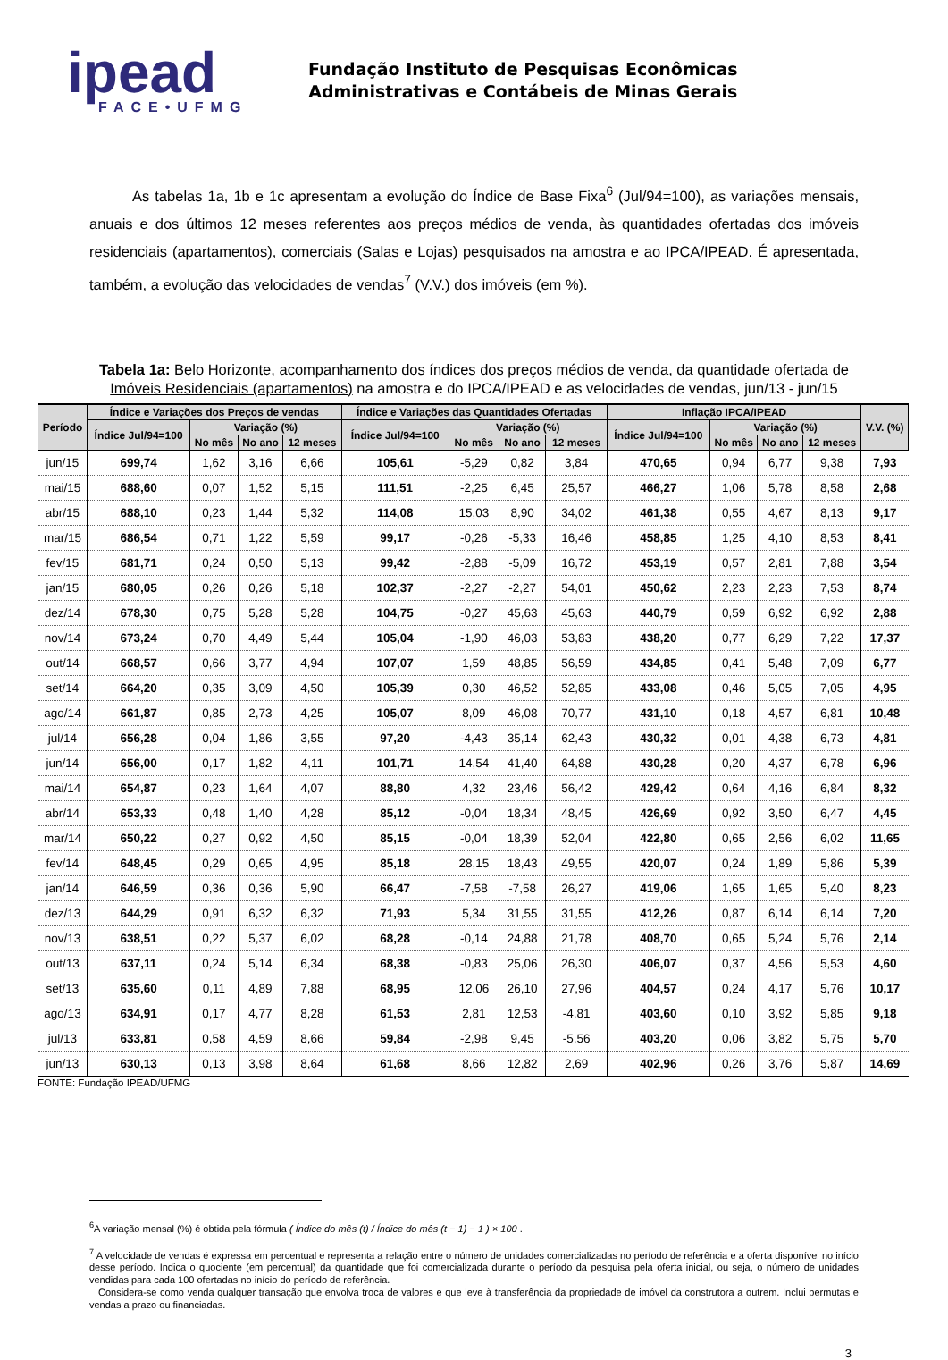ipead
FACE•UFMG
Fundação Instituto de Pesquisas Econômicas
Administrativas e Contábeis de Minas Gerais
As tabelas 1a, 1b e 1c apresentam a evolução do Índice de Base Fixa<sup>6</sup> (Jul/94=100), as variações mensais, anuais e dos últimos 12 meses referentes aos preços médios de venda, às quantidades ofertadas dos imóveis residenciais (apartamentos), comerciais (Salas e Lojas) pesquisados na amostra e ao IPCA/IPEAD. É apresentada, também, a evolução das velocidades de vendas<sup>7</sup> (V.V.) dos imóveis (em %).
Tabela 1a: Belo Horizonte, acompanhamento dos índices dos preços médios de venda, da quantidade ofertada de Imóveis Residenciais (apartamentos) na amostra e do IPCA/IPEAD e as velocidades de vendas, jun/13 - jun/15
| Período | Índice e Variações dos Preços de vendas | | | | Índice e Variações das Quantidades Ofertadas | | | | Inflação IPCA/IPEAD | | | | V.V. (%) |
| --- | --- | --- | --- | --- | --- | --- | --- | --- | --- | --- | --- | --- | --- |
| | Índice Jul/94=100 | Variação (%) | | | Índice Jul/94=100 | Variação (%) | | | Índice Jul/94=100 | Variação (%) | | | |
| | | No mês | No ano | 12 meses | | No mês | No ano | 12 meses | | No mês | No ano | 12 meses | |
| jun/15 | 699,74 | 1,62 | 3,16 | 6,66 | 105,61 | -5,29 | 0,82 | 3,84 | 470,65 | 0,94 | 6,77 | 9,38 | 7,93 |
| mai/15 | 688,60 | 0,07 | 1,52 | 5,15 | 111,51 | -2,25 | 6,45 | 25,57 | 466,27 | 1,06 | 5,78 | 8,58 | 2,68 |
| abr/15 | 688,10 | 0,23 | 1,44 | 5,32 | 114,08 | 15,03 | 8,90 | 34,02 | 461,38 | 0,55 | 4,67 | 8,13 | 9,17 |
| mar/15 | 686,54 | 0,71 | 1,22 | 5,59 | 99,17 | -0,26 | -5,33 | 16,46 | 458,85 | 1,25 | 4,10 | 8,53 | 8,41 |
| fev/15 | 681,71 | 0,24 | 0,50 | 5,13 | 99,42 | -2,88 | -5,09 | 16,72 | 453,19 | 0,57 | 2,81 | 7,88 | 3,54 |
| jan/15 | 680,05 | 0,26 | 0,26 | 5,18 | 102,37 | -2,27 | -2,27 | 54,01 | 450,62 | 2,23 | 2,23 | 7,53 | 8,74 |
| dez/14 | 678,30 | 0,75 | 5,28 | 5,28 | 104,75 | -0,27 | 45,63 | 45,63 | 440,79 | 0,59 | 6,92 | 6,92 | 2,88 |
| nov/14 | 673,24 | 0,70 | 4,49 | 5,44 | 105,04 | -1,90 | 46,03 | 53,83 | 438,20 | 0,77 | 6,29 | 7,22 | 17,37 |
| out/14 | 668,57 | 0,66 | 3,77 | 4,94 | 107,07 | 1,59 | 48,85 | 56,59 | 434,85 | 0,41 | 5,48 | 7,09 | 6,77 |
| set/14 | 664,20 | 0,35 | 3,09 | 4,50 | 105,39 | 0,30 | 46,52 | 52,85 | 433,08 | 0,46 | 5,05 | 7,05 | 4,95 |
| ago/14 | 661,87 | 0,85 | 2,73 | 4,25 | 105,07 | 8,09 | 46,08 | 70,77 | 431,10 | 0,18 | 4,57 | 6,81 | 10,48 |
| jul/14 | 656,28 | 0,04 | 1,86 | 3,55 | 97,20 | -4,43 | 35,14 | 62,43 | 430,32 | 0,01 | 4,38 | 6,73 | 4,81 |
| jun/14 | 656,00 | 0,17 | 1,82 | 4,11 | 101,71 | 14,54 | 41,40 | 64,88 | 430,28 | 0,20 | 4,37 | 6,78 | 6,96 |
| mai/14 | 654,87 | 0,23 | 1,64 | 4,07 | 88,80 | 4,32 | 23,46 | 56,42 | 429,42 | 0,64 | 4,16 | 6,84 | 8,32 |
| abr/14 | 653,33 | 0,48 | 1,40 | 4,28 | 85,12 | -0,04 | 18,34 | 48,45 | 426,69 | 0,92 | 3,50 | 6,47 | 4,45 |
| mar/14 | 650,22 | 0,27 | 0,92 | 4,50 | 85,15 | -0,04 | 18,39 | 52,04 | 422,80 | 0,65 | 2,56 | 6,02 | 11,65 |
| fev/14 | 648,45 | 0,29 | 0,65 | 4,95 | 85,18 | 28,15 | 18,43 | 49,55 | 420,07 | 0,24 | 1,89 | 5,86 | 5,39 |
| jan/14 | 646,59 | 0,36 | 0,36 | 5,90 | 66,47 | -7,58 | -7,58 | 26,27 | 419,06 | 1,65 | 1,65 | 5,40 | 8,23 |
| dez/13 | 644,29 | 0,91 | 6,32 | 6,32 | 71,93 | 5,34 | 31,55 | 31,55 | 412,26 | 0,87 | 6,14 | 6,14 | 7,20 |
| nov/13 | 638,51 | 0,22 | 5,37 | 6,02 | 68,28 | -0,14 | 24,88 | 21,78 | 408,70 | 0,65 | 5,24 | 5,76 | 2,14 |
| out/13 | 637,11 | 0,24 | 5,14 | 6,34 | 68,38 | -0,83 | 25,06 | 26,30 | 406,07 | 0,37 | 4,56 | 5,53 | 4,60 |
| set/13 | 635,60 | 0,11 | 4,89 | 7,88 | 68,95 | 12,06 | 26,10 | 27,96 | 404,57 | 0,24 | 4,17 | 5,76 | 10,17 |
| ago/13 | 634,91 | 0,17 | 4,77 | 8,28 | 61,53 | 2,81 | 12,53 | -4,81 | 403,60 | 0,10 | 3,92 | 5,85 | 9,18 |
| jul/13 | 633,81 | 0,58 | 4,59 | 8,66 | 59,84 | -2,98 | 9,45 | -5,56 | 403,20 | 0,06 | 3,82 | 5,75 | 5,70 |
| jun/13 | 630,13 | 0,13 | 3,98 | 8,64 | 61,68 | 8,66 | 12,82 | 2,69 | 402,96 | 0,26 | 3,76 | 5,87 | 14,69 |
FONTE: Fundação IPEAD/UFMG
<sup>6</sup> A variação mensal (%) é obtida pela fórmula ( Índice do mês (t) / Índice do mês (t − 1) − 1 ) × 100 .
<sup>7</sup> A velocidade de vendas é expressa em percentual e representa a relação entre o número de unidades comercializadas no período de referência e a oferta disponível no início desse período. Indica o quociente (em percentual) da quantidade que foi comercializada durante o período da pesquisa pela oferta inicial, ou seja, o número de unidades vendidas para cada 100 ofertadas no início do período de referência.
Considera-se como venda qualquer transação que envolva troca de valores e que leve à transferência da propriedade de imóvel da construtora a outrem. Inclui permutas e vendas a prazo ou financiadas.
3